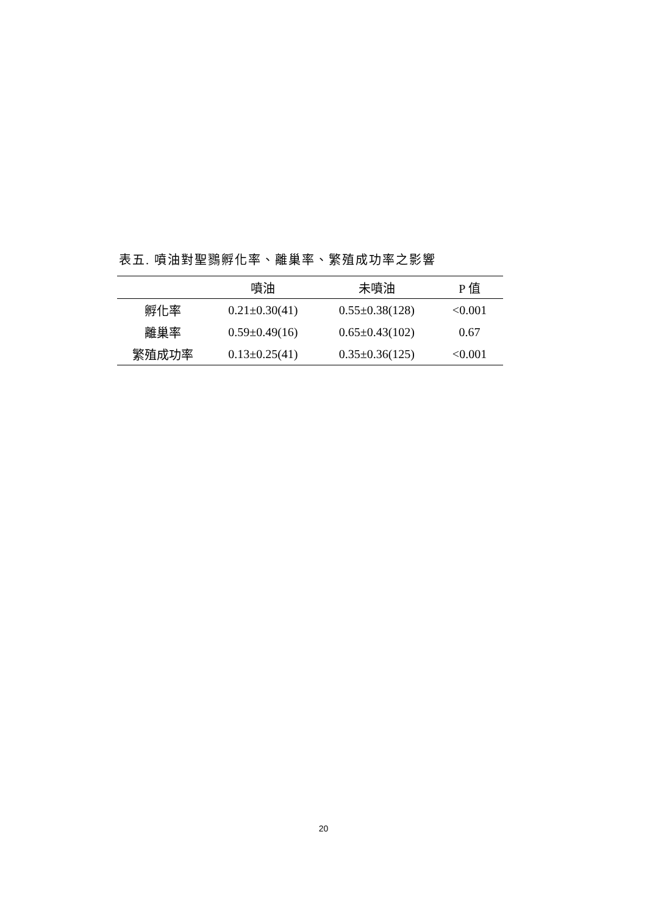表五. 噴油對聖鷚孵化率、離巢率、繁殖成功率之影響
| | 噴油 | 未噴油 | P 值 |
| --- | --- | --- | --- |
| 孵化率 | 0.21±0.30(41) | 0.55±0.38(128) | <0.001 |
| 離巢率 | 0.59±0.49(16) | 0.65±0.43(102) | 0.67 |
| 繁殖成功率 | 0.13±0.25(41) | 0.35±0.36(125) | <0.001 |
20